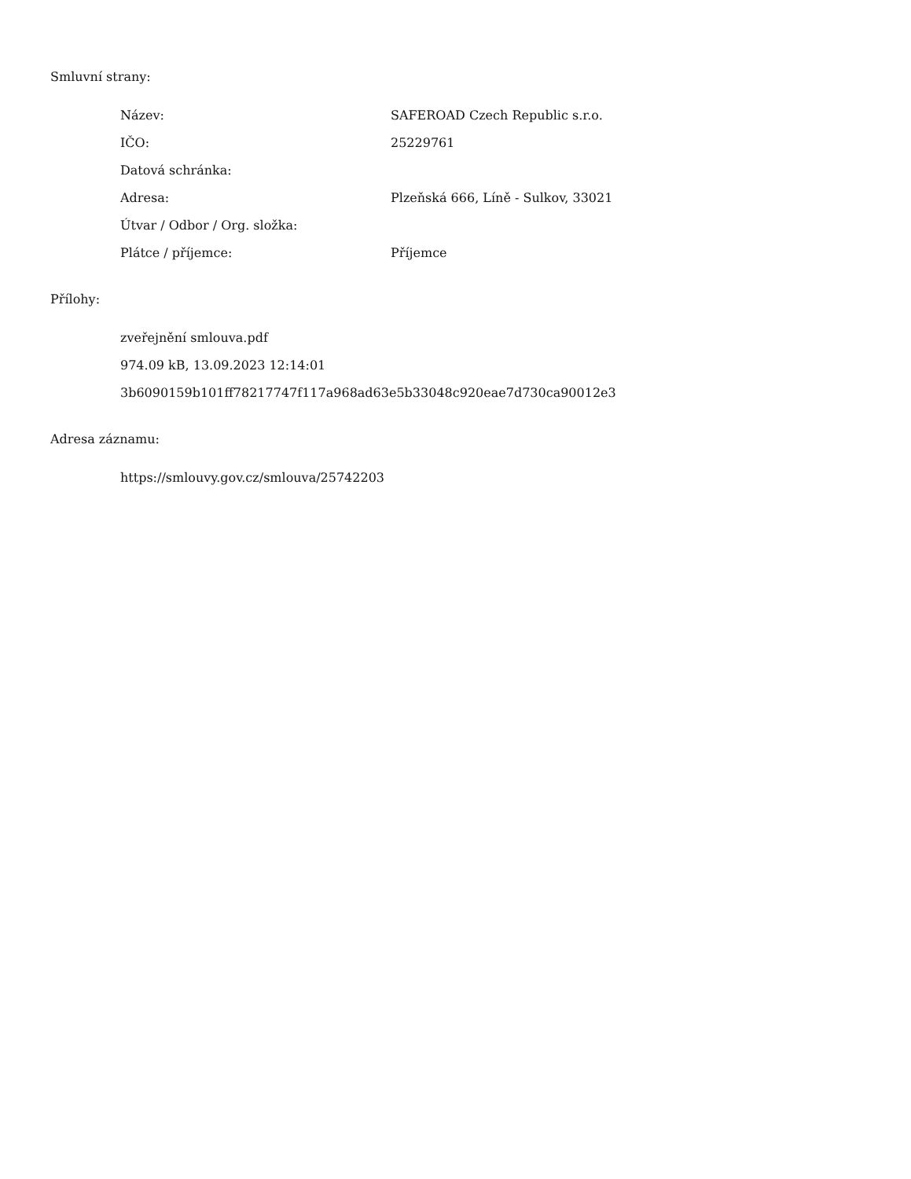Smluvní strany:
| Název: | SAFEROAD Czech Republic s.r.o. |
| IČO: | 25229761 |
| Datová schránka: | |
| Adresa: | Plzeňská 666, Líně - Sulkov, 33021 |
| Útvar / Odbor / Org. složka: | |
| Plátce / příjemce: | Příjemce |
Přílohy:
zveřejnění smlouva.pdf
974.09 kB, 13.09.2023 12:14:01
3b6090159b101ff78217747f117a968ad63e5b33048c920eae7d730ca90012e3
Adresa záznamu:
https://smlouvy.gov.cz/smlouva/25742203